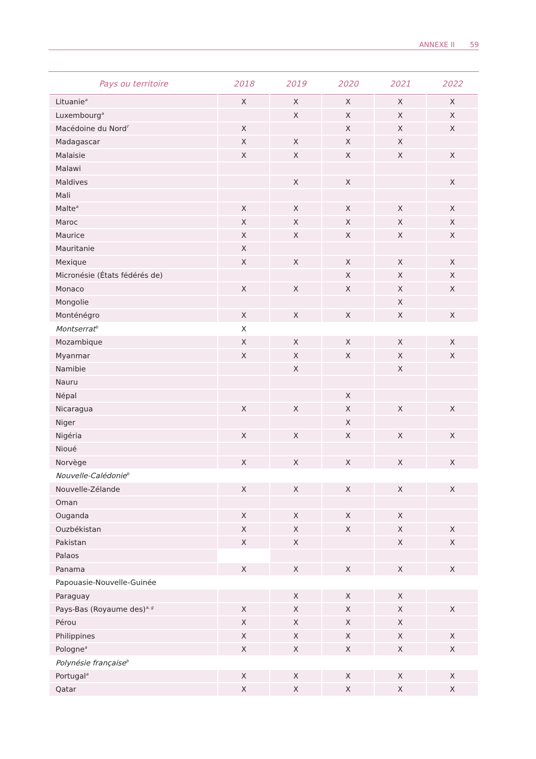ANNEXE II 59
| Pays ou territoire | 2018 | 2019 | 2020 | 2021 | 2022 |
| --- | --- | --- | --- | --- | --- |
| Lituanie<sup>a</sup> | X | X | X | X | X |
| Luxembourg<sup>a</sup> | | X | X | X | X |
| Macédoine du Nord<sup>f</sup> | X | | X | X | X |
| Madagascar | X | X | X | X | |
| Malaisie | X | X | X | X | X |
| Malawi | | | | | |
| Maldives | | X | X | | X |
| Mali | | | | | |
| Malte<sup>a</sup> | X | X | X | X | X |
| Maroc | X | X | X | X | X |
| Maurice | X | X | X | X | X |
| Mauritanie | X | | | | |
| Mexique | X | X | X | X | X |
| Micronésie (États fédérés de) | | | X | X | X |
| Monaco | X | X | X | X | X |
| Mongolie | | | | X | |
| Monténégro | X | X | X | X | X |
| Montserrat<sup>b</sup> | X | | | | |
| Mozambique | X | X | X | X | X |
| Myanmar | X | X | X | X | X |
| Namibie | | X | | X | |
| Nauru | | | | | |
| Népal | | | X | | |
| Nicaragua | X | X | X | X | X |
| Niger | | | X | | |
| Nigéria | X | X | X | X | X |
| Nioué | | | | | |
| Norvège | X | X | X | X | X |
| Nouvelle-Calédonie<sup>b</sup> | | | | | |
| Nouvelle-Zélande | X | X | X | X | X |
| Oman | | | | | |
| Ouganda | X | X | X | X | |
| Ouzbékistan | X | X | X | X | X |
| Pakistan | X | X | | X | X |
| Palaos | | | | | |
| Panama | X | X | X | X | X |
| Papouasie-Nouvelle-Guinée | | | | | |
| Paraguay | | X | X | X | |
| Pays-Bas (Royaume des)<sup>a, g</sup> | X | X | X | X | X |
| Pérou | X | X | X | X | |
| Philippines | X | X | X | X | X |
| Pologne<sup>a</sup> | X | X | X | X | X |
| Polynésie française<sup>b</sup> | | | | | |
| Portugal<sup>a</sup> | X | X | X | X | X |
| Qatar | X | X | X | X | X |